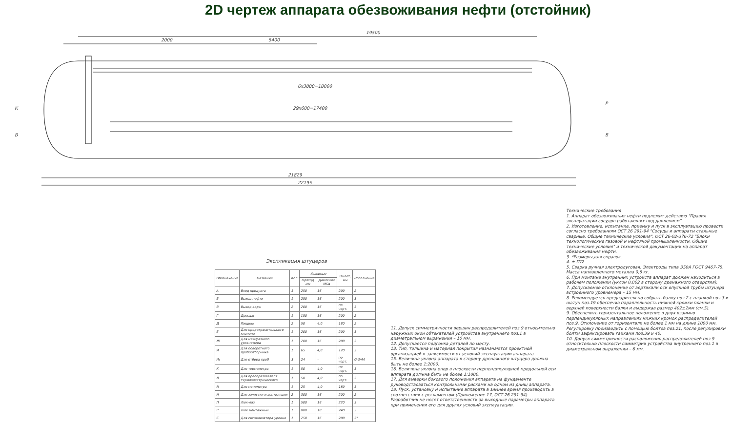2D чертеж аппарата обезвоживания нефти (отстойник)
19500
2000
5400
6x3000=18000
29x600=17400
21829
22195
К
В
В
Р
Экспликация штуцеров
| Обозначение | Название | Кол. | Условные | | Вылет, мм | Исполнение |
| --- | --- | --- | --- | --- | --- | --- |
| | | | Проход мм | Давление МПа | | |
| А | Вход продукта | 3 | 250 | 16 | 200 | 2 |
| Б | Выход нефти | 1 | 250 | 16 | 200 | 3 |
| В | Выход воды | 2 | 200 | 16 | по черт. | 3 |
| Г | Дренаж | 1 | 150 | 16 | 200 | 2 |
| Д | Пищики | 2 | 50 | 4,0 | 180 | 2 |
| Е | Для предохранительного клапана | 1 | 200 | 16 | 200 | 3 |
| Ж | Для межфазного уровнемера | 1 | 200 | 16 | 200 | 3 |
| И | Для поворотного пробоотборника | 1 | 65 | 4,0 | 120 | 3 |
| И₁ | Для отбора проб | 3 | 24 | – | по черт. | G-3/4A |
| К | Для термометра | 1 | 50 | 4,0 | по черт. | 3 |
| Л | Для преобразователя термоэлектрического | 1 | 50 | 4,0 | по черт. | 3 |
| М | Для манометра | 1 | 25 | 4,0 | 180 | 3 |
| Н | Для зачистки и вентиляции | 2 | 300 | 16 | 200 | 2 |
| П | Люк-лаз | 1 | 500 | 16 | 220 | 3 |
| Р | Люк монтажный | 1 | 800 | 10 | 240 | 3 |
| С | Для сигнализатора уровня | 1 | 250 | 16 | 200 | 3* |
11. Допуск симметричности вершин распределителей поз.9 относительно наружных окон обтекателей устройства внутреннего поз.1 в диаметральном выражении – 10 мм.
12. Допускается подгонка деталей по месту.
13. Тип, толщина и материал покрытия назначаются проектной организацией в зависимости от условий эксплуатации аппарата.
15. Величина уклона аппарата в сторону дренажного штуцера должна быть не более 1:2000.
16. Величина уклона опор в плоскости перпендикулярной продольной оси аппарата должна быть не более 1:1000.
17. Для выверки бокового положения аппарата на фундаменте руководствоваться контрольными рисками на одном из днищ аппарата.
18. Пуск, установку и испытание аппарата в зимнее время производить в соответствии с регламентом (Приложение 17, ОСТ 26 291-94).
Разработчик не несет ответственности за выходные параметры аппарата при применении его для других условий эксплуатации.
Технические требования
1. Аппарат обезвоживания нефти подлежит действию "Правил эксплуатации сосудов работающих под давлением"
2. Изготовление, испытание, приемку и пуск в эксплуатацию провести согласно требованиям ОСТ 26 291-94 "Сосуды и аппараты стальные сварные. Общие технические условия", ОСТ 26-02-376-72 "Блоки технологические газовой и нефтяной промышленности. Общие технические условия" и технической документации на аппарат обезвоживания нефти.
3. *Размеры для справок.
4. ± IT/2
5. Сварка ручная электродуговая. Электроды типа Э50А ГОСТ 9467-75. Масса наплавленного металла 0,6 кг.
6. При монтаже внутренних устройств аппарат должен находиться в рабочем положении (уклон 0,002 в сторону дренажного отверстия).
7. Допускаемое отклонение от вертикали оси опускной трубы штуцера встроенного уровнемера – 15 мм.
8. Рекомендуется предварительно собрать балку поз.2 с планкой поз.3 и шатун поз.19 обеспечив параллельность нижней кромки планки и верхней поверхности балки и выдержав размер 402±2мм (см.5).
9. Обеспечить горизонтальное положение в двух взаимно перпендикулярных направлениях нижних кромок распределителей поз.9. Отклонение от горизонтали не более 1 мм на длине 1000 мм. Регулировку производить с помощью болтов поз.21, после регулировки болты зафиксировать гайками поз.39 и 40.
10. Допуск симметричности расположения распределителей поз.9 относительно плоскости симметрии устройства внутреннего поз.1 в диаметральном выражении – 6 мм.